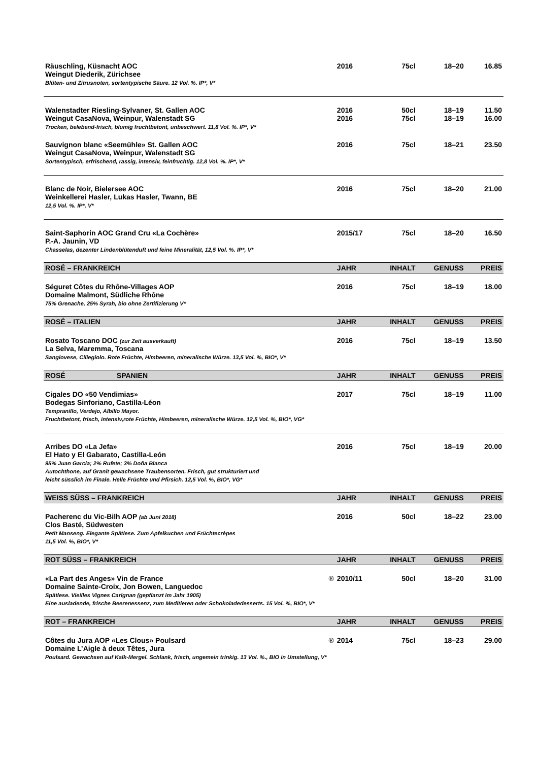| Räuschling, Küsnacht AOC Weingut Diederik, Zürichsee Blüten- und Zitrusnoten, sortentypische Säure. 12 Vol. %. IP*, V* | 2016 | 75cl | 18–20 | 16.85 |
| Walenstadter Riesling-Sylvaner, St. Gallen AOC Weingut CasaNova, Weinpur, Walenstadt SG Trocken, belebend-frisch, blumig fruchtbetont, unbeschwert. 11,8 Vol. %. IP*, V* | 2016 2016 | 50cl 75cl | 18–19 18–19 | 11.50 16.00 |
| Sauvignon blanc «Seemühle» St. Gallen AOC Weingut CasaNova, Weinpur, Walenstadt SG Sortentypisch, erfrischend, rassig, intensiv, feinfruchtig. 12,8 Vol. %. IP*, V* | 2016 | 75cl | 18–21 | 23.50 |
| Blanc de Noir, Bielersee AOC Weinkellerei Hasler, Lukas Hasler, Twann, BE 12,5 Vol. %. IP*, V* | 2016 | 75cl | 18–20 | 21.00 |
| Saint-Saphorin AOC Grand Cru «La Cochère» P.-A. Jaunin, VD Chasselas, dezenter Lindenblütenduft und feine Mineralität, 12,5 Vol. %. IP*, V* | 2015/17 | 75cl | 18–20 | 16.50 |
| ROSÉ – FRANKREICH | JAHR | INHALT | GENUSS | PREIS |
| Séguret Côtes du Rhône-Villages AOP Domaine Malmont, Südliche Rhône 75% Grenache, 25% Syrah, bio ohne Zertifizierung V* | 2016 | 75cl | 18–19 | 18.00 |
| ROSÉ – ITALIEN | JAHR | INHALT | GENUSS | PREIS |
| Rosato Toscano DOC (zur Zeit ausverkauft) La Selva, Maremma, Toscana Sangiovese, Ciliegiolo. Rote Früchte, Himbeeren, mineralische Würze. 13,5 Vol. %, BIO*, V* | 2016 | 75cl | 18–19 | 13.50 |
| ROSÉ SPANIEN | JAHR | INHALT | GENUSS | PREIS |
| Cigales DO «50 Vendimias» Bodegas Sinforiano, Castilla-Léon Tempranillo, Verdejo, Albillo Mayor. Fruchtbetont, frisch, intensiv,rote Früchte, Himbeeren, mineralische Würze. 12,5 Vol. %, BIO*, VG* | 2017 | 75cl | 18–19 | 11.00 |
| Arribes DO «La Jefa» El Hato y El Gabarato, Castilla-León 95% Juan Garcia; 2% Rufete; 3% Doña Blanca Autochthone, auf Granit gewachsene Traubensorten. Frisch, gut strukturiert und leicht süsslich im Finale. Helle Früchte und Pfirsich. 12,5 Vol. %, BIO*, VG* | 2016 | 75cl | 18–19 | 20.00 |
| WEISS SÜSS – FRANKREICH | JAHR | INHALT | GENUSS | PREIS |
| Pacherenc du Vic-Bilh AOP (ab Juni 2018) Clos Basté, Südwesten Petit Manseng. Elegante Spätlese. Zum Apfelkuchen und Früchtecrèpes 11,5 Vol. %, BIO*, V* | 2016 | 50cl | 18–22 | 23.00 |
| ROT SÜSS – FRANKREICH | JAHR | INHALT | GENUSS | PREIS |
| «La Part des Anges» Vin de France ® Domaine Sainte-Croix, Jon Bowen, Languedoc Spätlese. Vieilles Vignes Carignan (gepflanzt im Jahr 1905) Eine ausladende, frische Beerenessenz, zum Meditieren oder Schokoladedesserts. 15 Vol. %, BIO*, V* | 2010/11 | 50cl | 18–20 | 31.00 |
| ROT – FRANKREICH | JAHR | INHALT | GENUSS | PREIS |
| Côtes du Jura AOP «Les Clous» Poulsard ® Domaine L’Aigle à deux Têtes, Jura Poulsard. Gewachsen auf Kalk-Mergel. Schlank, frisch, ungemein trinkig. 13 Vol. %., BIO in Umstellung, V* | 2014 | 75cl | 18–23 | 29.00 |